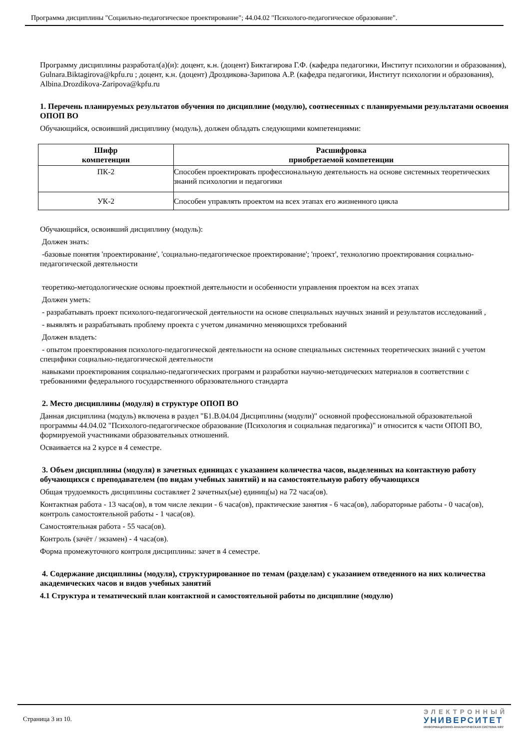Программа дисциплины "Соцаильно-педагогическое проектирование"; 44.04.02 "Психолого-педагогическое образование".
Программу дисциплины разработал(а)(и): доцент, к.н. (доцент) Биктагирова Г.Ф. (кафедра педагогики, Институт психологии и образования), Gulnara.Biktagirova@kpfu.ru ; доцент, к.н. (доцент) Дроздикова-Зарипова А.Р. (кафедра педагогики, Институт психологии и образования), Albina.Drozdikova-Zaripova@kpfu.ru
1. Перечень планируемых результатов обучения по дисциплине (модулю), соотнесенных с планируемыми результатами освоения ОПОП ВО
Обучающийся, освоивший дисциплину (модуль), должен обладать следующими компетенциями:
| Шифр компетенции | Расшифровка приобретаемой компетенции |
| --- | --- |
| ПК-2 | Способен проектировать профессиональную деятельность на основе системных теоретических знаний психологии и педагогики |
| УК-2 | Способен управлять проектом на всех этапах его жизненного цикла |
Обучающийся, освоивший дисциплину (модуль):
Должен знать:
-базовые понятия 'проектирование', 'социально-педагогическое проектирование'; 'проект', технологию проектирования социально-педагогической деятельности
теоретико-методологические основы проектной деятельности и особенности управления проектом на всех этапах
Должен уметь:
- разрабатывать проект психолого-педагогической деятельности на основе специальных научных знаний и результатов исследований ,
- выявлять и разрабатывать проблему проекта с учетом динамично меняющихся требований
Должен владеть:
- опытом проектирования психолого-педагогической деятельности на основе специальных системных теоретических знаний с учетом специфики социально-педагогической деятельности
навыками проектирования социально-педагогических программ и разработки научно-методических материалов в соответствии с требованиями федерального государственного образовательного стандарта
2. Место дисциплины (модуля) в структуре ОПОП ВО
Данная дисциплина (модуль) включена в раздел "Б1.В.04.04 Дисциплины (модули)" основной профессиональной образовательной программы 44.04.02 "Психолого-педагогическое образование (Психология и социальная педагогика)" и относится к части ОПОП ВО, формируемой участниками образовательных отношений.
Осваивается на 2 курсе в 4 семестре.
3. Объем дисциплины (модуля) в зачетных единицах с указанием количества часов, выделенных на контактную работу обучающихся с преподавателем (по видам учебных занятий) и на самостоятельную работу обучающихся
Общая трудоемкость дисциплины составляет 2 зачетных(ые) единиц(ы) на 72 часа(ов).
Контактная работа - 13 часа(ов), в том числе лекции - 6 часа(ов), практические занятия - 6 часа(ов), лабораторные работы - 0 часа(ов), контроль самостоятельной работы - 1 часа(ов).
Самостоятельная работа - 55 часа(ов).
Контроль (зачёт / экзамен) - 4 часа(ов).
Форма промежуточного контроля дисциплины: зачет в 4 семестре.
4. Содержание дисциплины (модуля), структурированное по темам (разделам) с указанием отведенного на них количества академических часов и видов учебных занятий
4.1 Структура и тематический план контактной и самостоятельной работы по дисциплине (модулю)
Страница 3 из 10.
ЭЛЕКТРОННЫЙ
УНИВЕРСИТЕТ
ИНФОРМАЦИОННО-АНАЛИТИЧЕСКАЯ СИСТЕМА КФУ